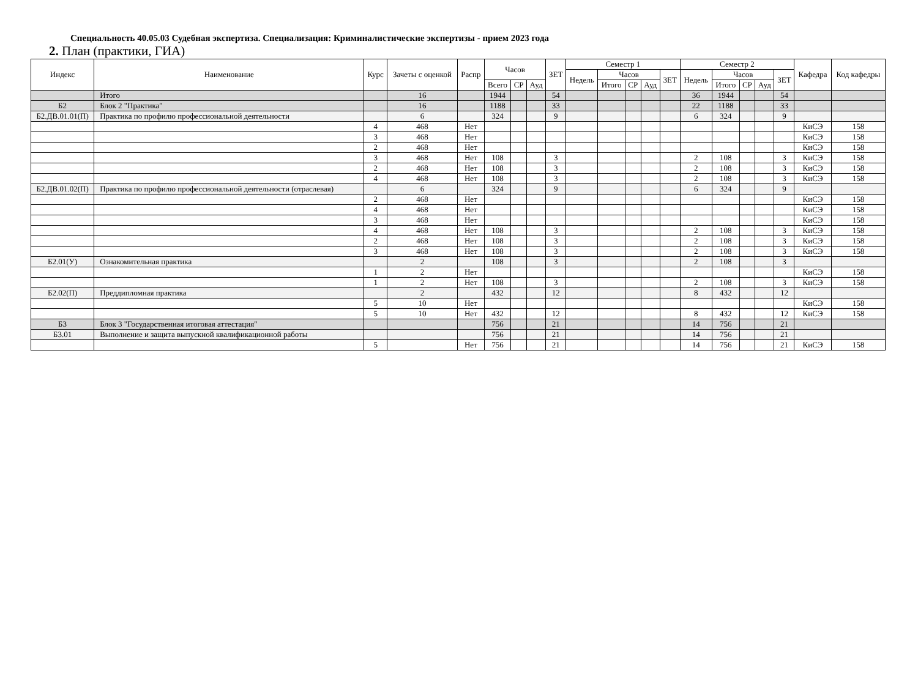Специальность 40.05.03 Судебная экспертиза. Специализация: Криминалистические экспертизы - прием 2023 года
2. План (практики, ГИА)
| Индекс | Наименование | Курс | Зачеты с оценкой | Распр | Часов | | | ЗЕТ | Семестр 1 | | | | | Семестр 2 | | | | | Кафедра | Код кафедры |
| --- | --- | --- | --- | --- | --- | --- | --- | --- | --- | --- | --- | --- | --- | --- | --- | --- | --- | --- | --- | --- |
| | | | | | | | | | Недель | Часов | | | ЗЕТ | Недель | Часов | | | ЗЕТ | | |
| | | | | | Всего | СР | Ауд | | | Итого | СР | Ауд | | | Итого | СР | Ауд | | | |
| | Итого | | 16 | | 1944 | | | 54 | | | | | | 36 | 1944 | | | 54 | | |
| Б2 | Блок 2 "Практика" | | 16 | | 1188 | | | 33 | | | | | | 22 | 1188 | | | 33 | | |
| Б2.ДВ.01.01(П) | Практика по профилю профессиональной деятельности | | 6 | | 324 | | | 9 | | | | | | 6 | 324 | | | 9 | | |
| | | 4 | 468 | Нет | | | | | | | | | | | | | | | КиСЭ | 158 |
| | | 3 | 468 | Нет | | | | | | | | | | | | | | | КиСЭ | 158 |
| | | 2 | 468 | Нет | | | | | | | | | | | | | | | КиСЭ | 158 |
| | | 3 | 468 | Нет | 108 | | | 3 | | | | | | 2 | 108 | | | 3 | КиСЭ | 158 |
| | | 2 | 468 | Нет | 108 | | | 3 | | | | | | 2 | 108 | | | 3 | КиСЭ | 158 |
| | | 4 | 468 | Нет | 108 | | | 3 | | | | | | 2 | 108 | | | 3 | КиСЭ | 158 |
| Б2.ДВ.01.02(П) | Практика по профилю профессиональной деятельности (отраслевая) | | 6 | | 324 | | | 9 | | | | | | 6 | 324 | | | 9 | | |
| | | 2 | 468 | Нет | | | | | | | | | | | | | | | КиСЭ | 158 |
| | | 4 | 468 | Нет | | | | | | | | | | | | | | | КиСЭ | 158 |
| | | 3 | 468 | Нет | | | | | | | | | | | | | | | КиСЭ | 158 |
| | | 4 | 468 | Нет | 108 | | | 3 | | | | | | 2 | 108 | | | 3 | КиСЭ | 158 |
| | | 2 | 468 | Нет | 108 | | | 3 | | | | | | 2 | 108 | | | 3 | КиСЭ | 158 |
| | | 3 | 468 | Нет | 108 | | | 3 | | | | | | 2 | 108 | | | 3 | КиСЭ | 158 |
| Б2.01(У) | Ознакомительная практика | | 2 | | 108 | | | 3 | | | | | | 2 | 108 | | | 3 | | |
| | | 1 | 2 | Нет | | | | | | | | | | | | | | | КиСЭ | 158 |
| | | 1 | 2 | Нет | 108 | | | 3 | | | | | | 2 | 108 | | | 3 | КиСЭ | 158 |
| Б2.02(П) | Преддипломная практика | | 2 | | 432 | | | 12 | | | | | | 8 | 432 | | | 12 | | |
| | | 5 | 10 | Нет | | | | | | | | | | | | | | | КиСЭ | 158 |
| | | 5 | 10 | Нет | 432 | | | 12 | | | | | | 8 | 432 | | | 12 | КиСЭ | 158 |
| Б3 | Блок 3 "Государственная итоговая аттестация" | | | | 756 | | | 21 | | | | | | 14 | 756 | | | 21 | | |
| Б3.01 | Выполнение и защита выпускной квалификационной работы | | | | 756 | | | 21 | | | | | | 14 | 756 | | | 21 | | |
| | | 5 | | Нет | 756 | | | 21 | | | | | | 14 | 756 | | | 21 | КиСЭ | 158 |